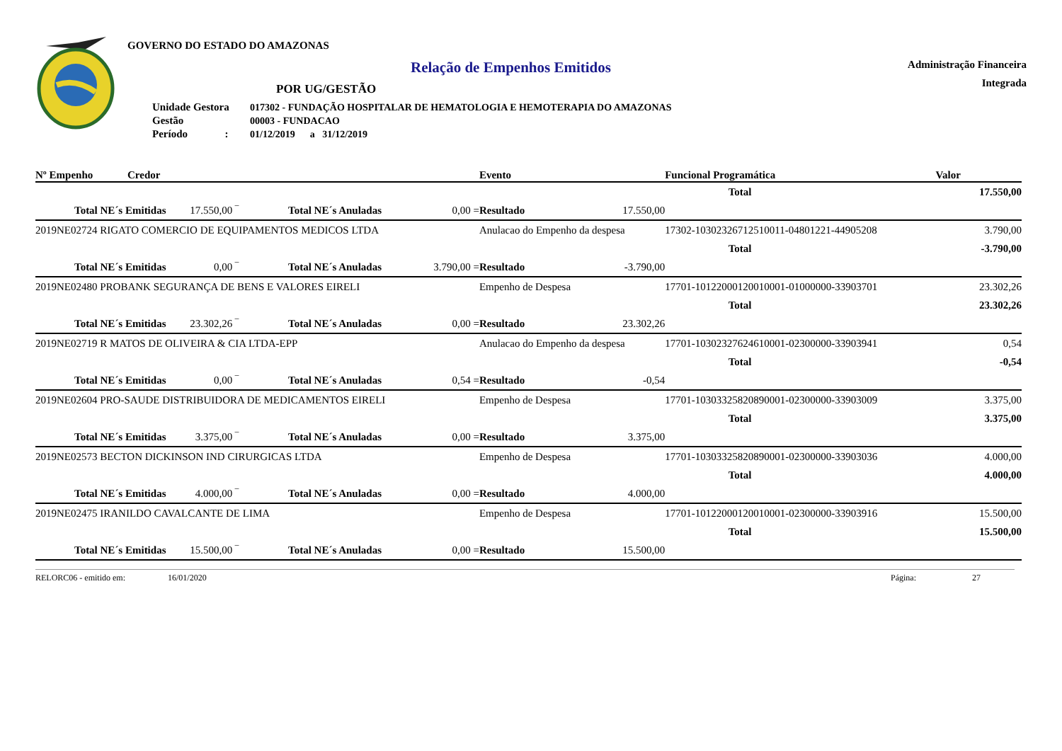GOVERNO DO ESTADO DO AMAZONAS
Relação de Empenhos Emitidos
POR UG/GESTÃO
| Unidade Gestora | 017302 - FUNDAÇÃO HOSPITALAR DE HEMATOLOGIA E HEMOTERAPIA DO AMAZONAS |
| Gestão | 00003 - FUNDACAO |
| Período : | 01/12/2019 a 31/12/2019 |
Administração Financeira
Integrada
| Nº Empenho | Credor | | | | Evento | | Funcional Programática | Valor |
| --- | --- | --- | --- | --- | --- | --- | --- | --- |
| Total | | | | | | | | 17.550,00 |
| Total NE´s Emitidas | | 17.550,00 ‾ | Total NE´s Anuladas | 0,00 = | Resultado | 17.550,00 | | |
| 2019NE02724 RIGATO COMERCIO DE EQUIPAMENTOS MEDICOS LTDA | | | | | Anulacao do Empenho da despesa | | 17302-10302326712510011-04801221-44905208 | 3.790,00 |
| Total | | | | | | | | -3.790,00 |
| Total NE´s Emitidas | | 0,00 ‾ | Total NE´s Anuladas | 3.790,00 = | Resultado | -3.790,00 | | |
| 2019NE02480 PROBANK SEGURANÇA DE BENS E VALORES EIRELI | | | | | Empenho de Despesa | | 17701-10122000120010001-01000000-33903701 | 23.302,26 |
| Total | | | | | | | | 23.302,26 |
| Total NE´s Emitidas | | 23.302,26 ‾ | Total NE´s Anuladas | 0,00 = | Resultado | 23.302,26 | | |
| 2019NE02719 R MATOS DE OLIVEIRA & CIA LTDA-EPP | | | | | Anulacao do Empenho da despesa | | 17701-10302327624610001-02300000-33903941 | 0,54 |
| Total | | | | | | | | -0,54 |
| Total NE´s Emitidas | | 0,00 ‾ | Total NE´s Anuladas | 0,54 = | Resultado | -0,54 | | |
| 2019NE02604 PRO-SAUDE DISTRIBUIDORA DE MEDICAMENTOS EIRELI | | | | | Empenho de Despesa | | 17701-10303325820890001-02300000-33903009 | 3.375,00 |
| Total | | | | | | | | 3.375,00 |
| Total NE´s Emitidas | | 3.375,00 ‾ | Total NE´s Anuladas | 0,00 = | Resultado | 3.375,00 | | |
| 2019NE02573 BECTON DICKINSON IND CIRURGICAS LTDA | | | | | Empenho de Despesa | | 17701-10303325820890001-02300000-33903036 | 4.000,00 |
| Total | | | | | | | | 4.000,00 |
| Total NE´s Emitidas | | 4.000,00 ‾ | Total NE´s Anuladas | 0,00 = | Resultado | 4.000,00 | | |
| 2019NE02475 IRANILDO CAVALCANTE DE LIMA | | | | | Empenho de Despesa | | 17701-10122000120010001-02300000-33903916 | 15.500,00 |
| Total | | | | | | | | 15.500,00 |
| Total NE´s Emitidas | | 15.500,00 ‾ | Total NE´s Anuladas | 0,00 = | Resultado | 15.500,00 | | |
RELORC06 - emitido em: 16/01/2020 Página: 27